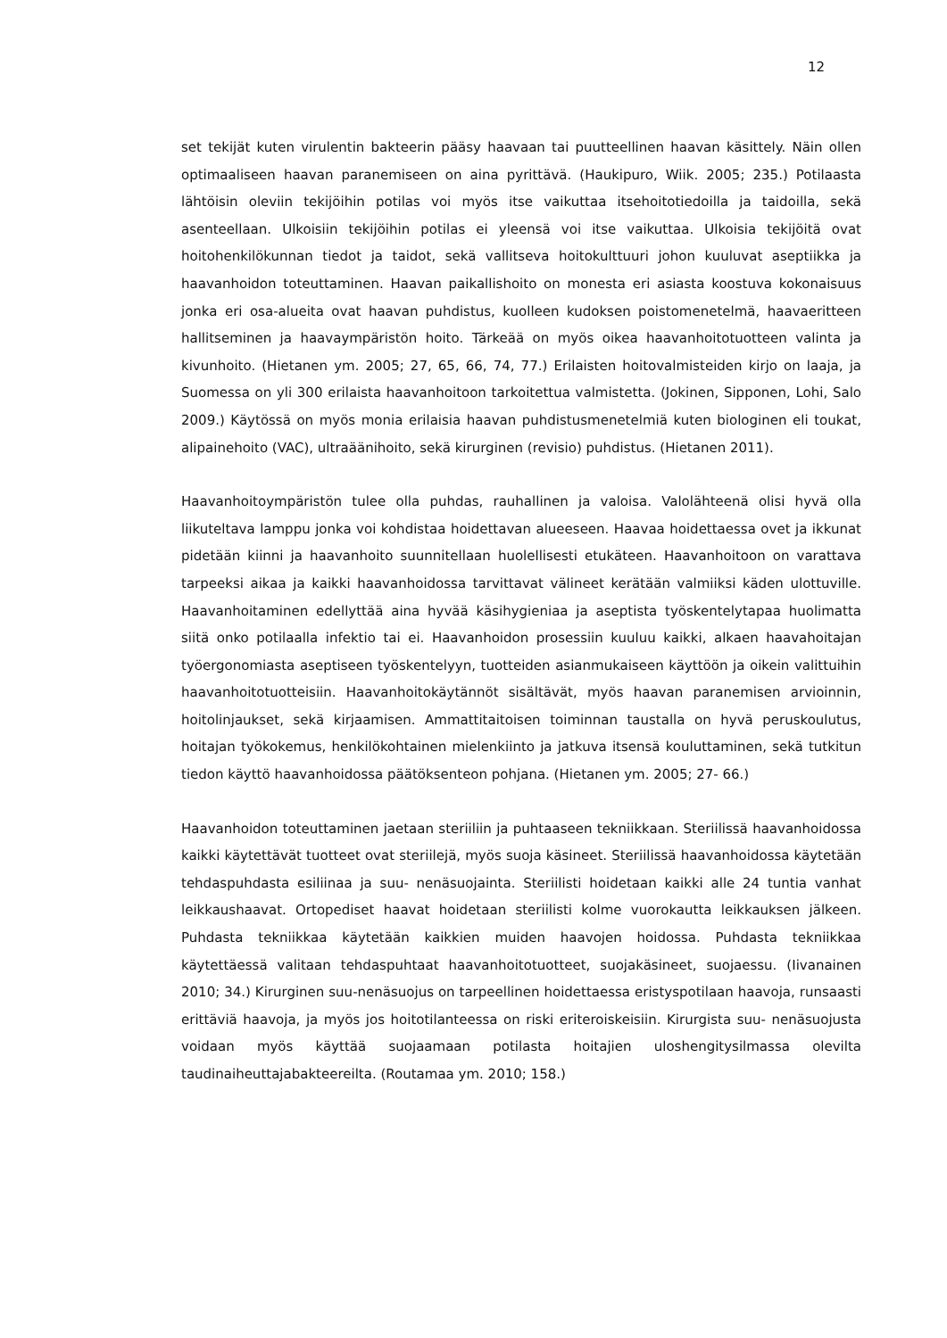12
set tekijät kuten virulentin bakteerin pääsy haavaan tai puutteellinen haavan käsittely. Näin ollen optimaaliseen haavan paranemiseen on aina pyrittävä. (Haukipuro, Wiik. 2005; 235.) Potilaasta lähtöisin oleviin tekijöihin potilas voi myös itse vaikuttaa itsehoitotiedoilla ja taidoilla, sekä asenteellaan. Ulkoisiin tekijöihin potilas ei yleensä voi itse vaikuttaa. Ulkoisia tekijöitä ovat hoitohenkilökunnan tiedot ja taidot, sekä vallitseva hoitokulttuuri johon kuuluvat aseptiikka ja haavanhoidon toteuttaminen. Haavan paikallishoito on monesta eri asiasta koostuva kokonaisuus jonka eri osa-alueita ovat haavan puhdistus, kuolleen kudoksen poistomenetelmä, haavaeritteen hallitseminen ja haavaympäristön hoito. Tärkeää on myös oikea haavanhoitotuotteen valinta ja kivunhoito. (Hietanen ym. 2005; 27, 65, 66, 74, 77.) Erilaisten hoitovalmisteiden kirjo on laaja, ja Suomessa on yli 300 erilaista haavanhoitoon tarkoitettua valmistetta. (Jokinen, Sipponen, Lohi, Salo 2009.) Käytössä on myös monia erilaisia haavan puhdistusmenetelmiä kuten biologinen eli toukat, alipainehoito (VAC), ultraäänihoito, sekä kirurginen (revisio) puhdistus. (Hietanen 2011).
Haavanhoitoympäristön tulee olla puhdas, rauhallinen ja valoisa. Valolähteenä olisi hyvä olla liikuteltava lamppu jonka voi kohdistaa hoidettavan alueeseen. Haavaa hoidettaessa ovet ja ikkunat pidetään kiinni ja haavanhoito suunnitellaan huolellisesti etukäteen. Haavanhoitoon on varattava tarpeeksi aikaa ja kaikki haavanhoidossa tarvittavat välineet kerätään valmiiksi käden ulottuville. Haavanhoitaminen edellyttää aina hyvää käsihygieniaa ja aseptista työskentelytapaa huolimatta siitä onko potilaalla infektio tai ei. Haavanhoidon prosessiin kuuluu kaikki, alkaen haavahoitajan työergonomiasta aseptiseen työskentelyyn, tuotteiden asianmukaiseen käyttöön ja oikein valittuihin haavanhoitotuotteisiin. Haavanhoitokäytännöt sisältävät, myös haavan paranemisen arvioinnin, hoitolinjaukset, sekä kirjaamisen. Ammattitaitoisen toiminnan taustalla on hyvä peruskoulutus, hoitajan työkokemus, henkilökohtainen mielenkiinto ja jatkuva itsensä kouluttaminen, sekä tutkitun tiedon käyttö haavanhoidossa päätöksenteon pohjana. (Hietanen ym. 2005; 27- 66.)
Haavanhoidon toteuttaminen jaetaan steriiliin ja puhtaaseen tekniikkaan. Steriilissä haavanhoidossa kaikki käytettävät tuotteet ovat steriilejä, myös suoja käsineet. Steriilissä haavanhoidossa käytetään tehdaspuhdasta esiliinaa ja suu- nenäsuojainta. Steriilisti hoidetaan kaikki alle 24 tuntia vanhat leikkaushaavat. Ortopediset haavat hoidetaan steriilisti kolme vuorokautta leikkauksen jälkeen. Puhdasta tekniikkaa käytetään kaikkien muiden haavojen hoidossa. Puhdasta tekniikkaa käytettäessä valitaan tehdaspuhtaat haavanhoitotuotteet, suojakäsineet, suojaessu. (Iivanainen 2010; 34.) Kirurginen suu-nenäsuojus on tarpeellinen hoidettaessa eristyspotilaan haavoja, runsaasti erittäviä haavoja, ja myös jos hoitotilanteessa on riski eriteroiskeisiin. Kirurgista suu- nenäsuojusta voidaan myös käyttää suojaamaan potilasta hoitajien uloshengitysilmassa olevilta taudinaiheuttajabakteereilta. (Routamaa ym. 2010; 158.)